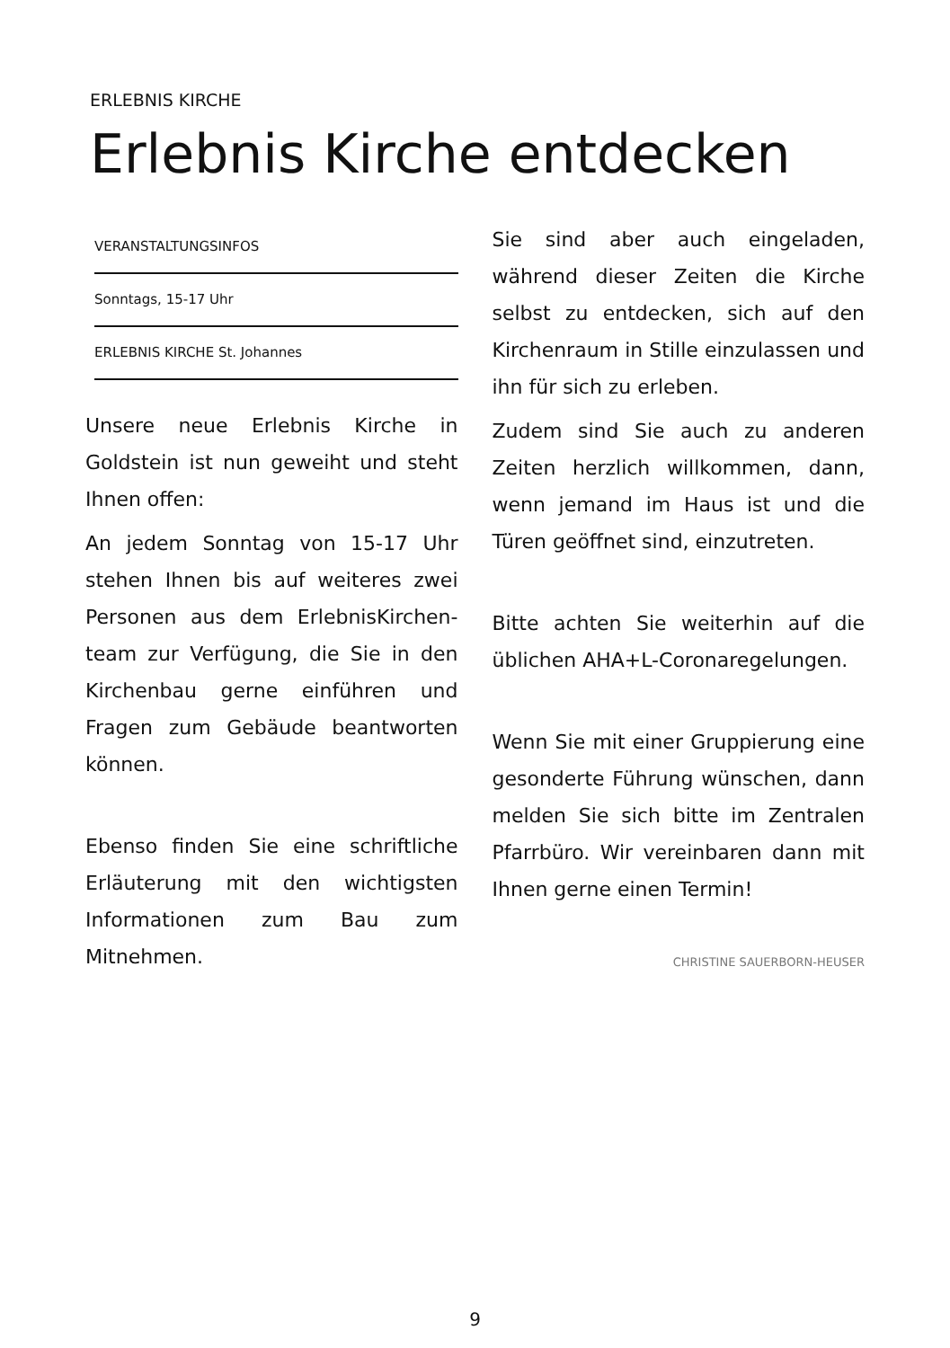ERLEBNIS KIRCHE
Erlebnis Kirche entdecken
VERANSTALTUNGSINFOS
Sonntags, 15-17 Uhr
ERLEBNIS KIRCHE St. Johannes
Unsere neue Erlebnis Kirche in Goldstein ist nun geweiht und steht Ihnen offen:
An jedem Sonntag von 15-17 Uhr stehen Ihnen bis auf weiteres zwei Personen aus dem ErlebnisKirchen-team zur Verfügung, die Sie in den Kirchenbau gerne einführen und Fragen zum Gebäude beantworten können.
Ebenso finden Sie eine schriftliche Erläuterung mit den wichtigsten Informationen zum Bau zum Mitnehmen.
Sie sind aber auch eingeladen, während dieser Zeiten die Kirche selbst zu entdecken, sich auf den Kirchenraum in Stille einzulassen und ihn für sich zu erleben.
Zudem sind Sie auch zu anderen Zeiten herzlich willkommen, dann, wenn jemand im Haus ist und die Türen geöffnet sind, einzutreten.
Bitte achten Sie weiterhin auf die üblichen AHA+L-Coronaregelungen.
Wenn Sie mit einer Gruppierung eine gesonderte Führung wünschen, dann melden Sie sich bitte im Zentralen Pfarrbüro. Wir vereinbaren dann mit Ihnen gerne einen Termin!
CHRISTINE SAUERBORN-HEUSER
9